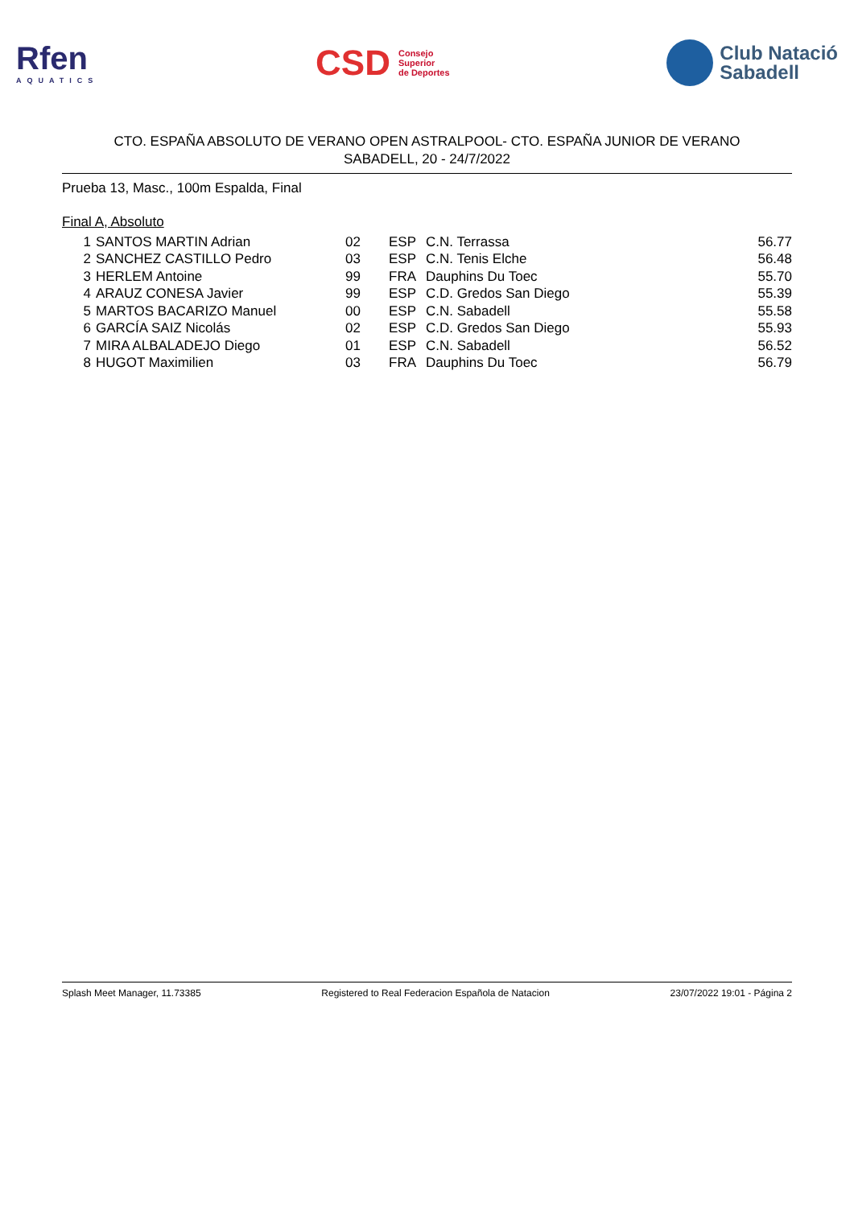Rfen
AQUATICS
CSD Consejo
Superior
de Deportes
Club Natació
Sabadell
CTO. ESPAÑA ABSOLUTO DE VERANO OPEN ASTRALPOOL- CTO. ESPAÑA JUNIOR DE VERANO
SABADELL, 20 - 24/7/2022
Prueba 13, Masc., 100m Espalda, Final
Final A, Absoluto
| 1 | SANTOS MARTIN Adrian | 02 | ESP | C.N. Terrassa | 56.77 |
| 2 | SANCHEZ CASTILLO Pedro | 03 | ESP | C.N. Tenis Elche | 56.48 |
| 3 | HERLEM Antoine | 99 | FRA | Dauphins Du Toec | 55.70 |
| 4 | ARAUZ CONESA Javier | 99 | ESP | C.D. Gredos San Diego | 55.39 |
| 5 | MARTOS BACARIZO Manuel | 00 | ESP | C.N. Sabadell | 55.58 |
| 6 | GARCÍA SAIZ Nicolás | 02 | ESP | C.D. Gredos San Diego | 55.93 |
| 7 | MIRA ALBALADEJO Diego | 01 | ESP | C.N. Sabadell | 56.52 |
| 8 | HUGOT Maximilien | 03 | FRA | Dauphins Du Toec | 56.79 |
Splash Meet Manager, 11.73385 Registered to Real Federacion Española de Natacion 23/07/2022 19:01 - Página 2